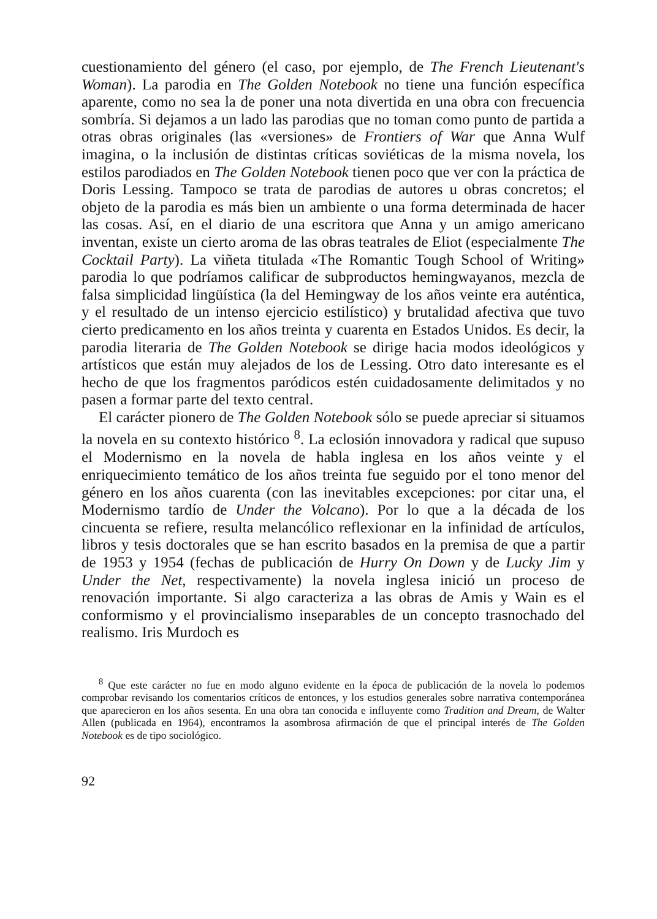cuestionamiento del género (el caso, por ejemplo, de The French Lieutenant's Woman). La parodia en The Golden Notebook no tiene una función específica aparente, como no sea la de poner una nota divertida en una obra con frecuencia sombría. Si dejamos a un lado las parodias que no toman como punto de partida a otras obras originales (las «versiones» de Frontiers of War que Anna Wulf imagina, o la inclusión de distintas críticas soviéticas de la misma novela, los estilos parodiados en The Golden Notebook tienen poco que ver con la práctica de Doris Lessing. Tampoco se trata de parodias de autores u obras concretos; el objeto de la parodia es más bien un ambiente o una forma determinada de hacer las cosas. Así, en el diario de una escritora que Anna y un amigo americano inventan, existe un cierto aroma de las obras teatrales de Eliot (especialmente The Cocktail Party). La viñeta titulada «The Romantic Tough School of Writing» parodia lo que podríamos calificar de subproductos hemingwayanos, mezcla de falsa simplicidad lingüística (la del Hemingway de los años veinte era auténtica, y el resultado de un intenso ejercicio estilístico) y brutalidad afectiva que tuvo cierto predicamento en los años treinta y cuarenta en Estados Unidos. Es decir, la parodia literaria de The Golden Notebook se dirige hacia modos ideológicos y artísticos que están muy alejados de los de Lessing. Otro dato interesante es el hecho de que los fragmentos paródicos estén cuidadosamente delimitados y no pasen a formar parte del texto central.
El carácter pionero de The Golden Notebook sólo se puede apreciar si situamos la novela en su contexto histórico <sup>8</sup>. La eclosión innovadora y radical que supuso el Modernismo en la novela de habla inglesa en los años veinte y el enriquecimiento temático de los años treinta fue seguido por el tono menor del género en los años cuarenta (con las inevitables excepciones: por citar una, el Modernismo tardío de Under the Volcano). Por lo que a la década de los cincuenta se refiere, resulta melancólico reflexionar en la infinidad de artículos, libros y tesis doctorales que se han escrito basados en la premisa de que a partir de 1953 y 1954 (fechas de publicación de Hurry On Down y de Lucky Jim y Under the Net, respectivamente) la novela inglesa inició un proceso de renovación importante. Si algo caracteriza a las obras de Amis y Wain es el conformismo y el provincialismo inseparables de un concepto trasnochado del realismo. Iris Murdoch es
<sup>8</sup> Que este carácter no fue en modo alguno evidente en la época de publicación de la novela lo podemos comprobar revisando los comentarios críticos de entonces, y los estudios generales sobre narrativa contemporánea que aparecieron en los años sesenta. En una obra tan conocida e influyente como Tradition and Dream, de Walter Allen (publicada en 1964), encontramos la asombrosa afirmación de que el principal interés de The Golden Notebook es de tipo sociológico.
92